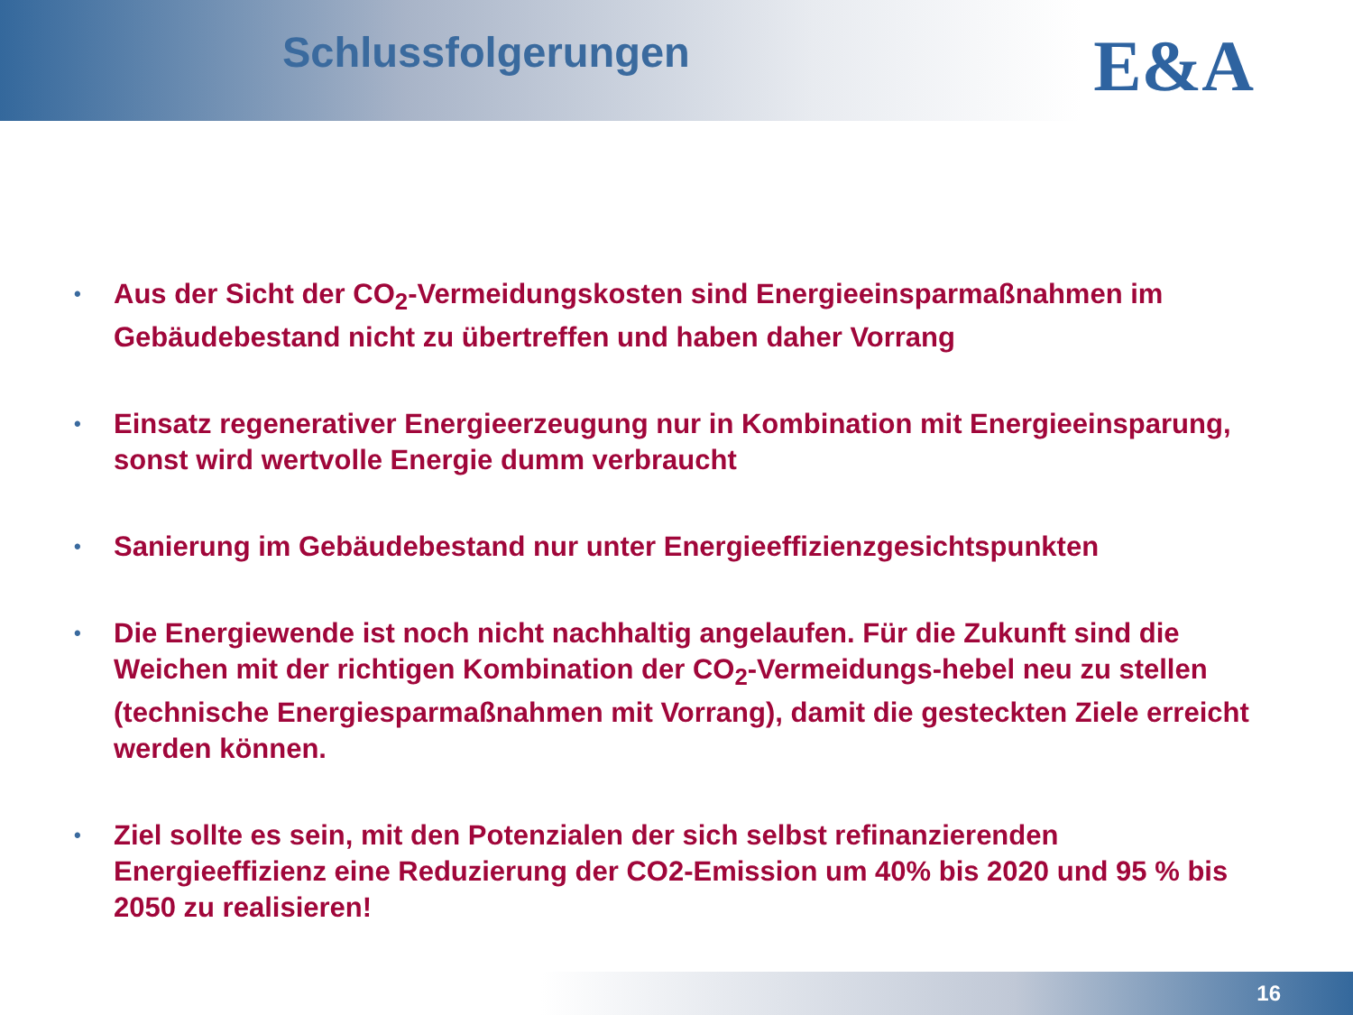Schlussfolgerungen
E&A
• Aus der Sicht der CO<sub>2</sub>-Vermeidungskosten sind Energieeinsparmaßnahmen im Gebäudebestand nicht zu übertreffen und haben daher Vorrang
• Einsatz regenerativer Energieerzeugung nur in Kombination mit Energieeinsparung, sonst wird wertvolle Energie dumm verbraucht
• Sanierung im Gebäudebestand nur unter Energieeffizienzgesichtspunkten
• Die Energiewende ist noch nicht nachhaltig angelaufen. Für die Zukunft sind die Weichen mit der richtigen Kombination der CO<sub>2</sub>-Vermeidungs-hebel neu zu stellen (technische Energiesparmaßnahmen mit Vorrang), damit die gesteckten Ziele erreicht werden können.
• Ziel sollte es sein, mit den Potenzialen der sich selbst refinanzierenden Energieeffizienz eine Reduzierung der CO2-Emission um 40% bis 2020 und 95 % bis 2050 zu realisieren!
16